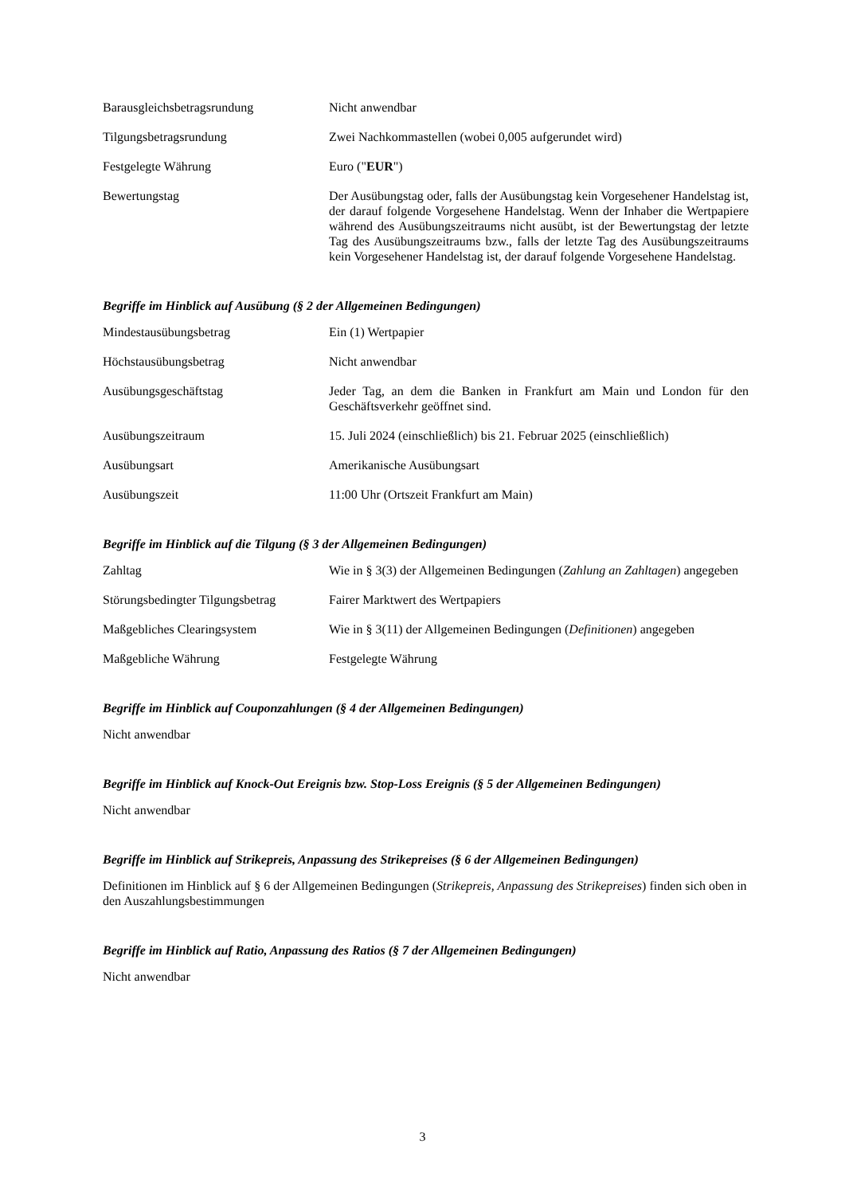| Barausgleichsbetragsrundung | Nicht anwendbar |
| Tilgungsbetragsrundung | Zwei Nachkommastellen (wobei 0,005 aufgerundet wird) |
| Festgelegte Währung | Euro (" EUR ") |
| Bewertungstag | Der Ausübungstag oder, falls der Ausübungstag kein Vorgesehener Handelstag ist, der darauf folgende Vorgesehene Handelstag. Wenn der Inhaber die Wertpapiere während des Ausübungszeitraums nicht ausübt, ist der Bewertungstag der letzte Tag des Ausübungszeitraums bzw., falls der letzte Tag des Ausübungszeitraums kein Vorgesehener Handelstag ist, der darauf folgende Vorgesehene Handelstag. |
Begriffe im Hinblick auf Ausübung (§ 2 der Allgemeinen Bedingungen)
| Mindestausübungsbetrag | Ein (1) Wertpapier |
| Höchstausübungsbetrag | Nicht anwendbar |
| Ausübungsgeschäftstag | Jeder Tag, an dem die Banken in Frankfurt am Main und London für den Geschäftsverkehr geöffnet sind. |
| Ausübungszeitraum | 15. Juli 2024 (einschließlich) bis 21. Februar 2025 (einschließlich) |
| Ausübungsart | Amerikanische Ausübungsart |
| Ausübungszeit | 11:00 Uhr (Ortszeit Frankfurt am Main) |
Begriffe im Hinblick auf die Tilgung (§ 3 der Allgemeinen Bedingungen)
| Zahltag | Wie in § 3(3) der Allgemeinen Bedingungen ( Zahlung an Zahltagen ) angegeben |
| Störungsbedingter Tilgungsbetrag | Fairer Marktwert des Wertpapiers |
| Maßgebliches Clearingsystem | Wie in § 3(11) der Allgemeinen Bedingungen ( Definitionen ) angegeben |
| Maßgebliche Währung | Festgelegte Währung |
Begriffe im Hinblick auf Couponzahlungen (§ 4 der Allgemeinen Bedingungen)
Nicht anwendbar
Begriffe im Hinblick auf Knock-Out Ereignis bzw. Stop-Loss Ereignis (§ 5 der Allgemeinen Bedingungen)
Nicht anwendbar
Begriffe im Hinblick auf Strikepreis, Anpassung des Strikepreises (§ 6 der Allgemeinen Bedingungen)
Definitionen im Hinblick auf § 6 der Allgemeinen Bedingungen (Strikepreis, Anpassung des Strikepreises) finden sich oben in den Auszahlungsbestimmungen
Begriffe im Hinblick auf Ratio, Anpassung des Ratios (§ 7 der Allgemeinen Bedingungen)
Nicht anwendbar
3